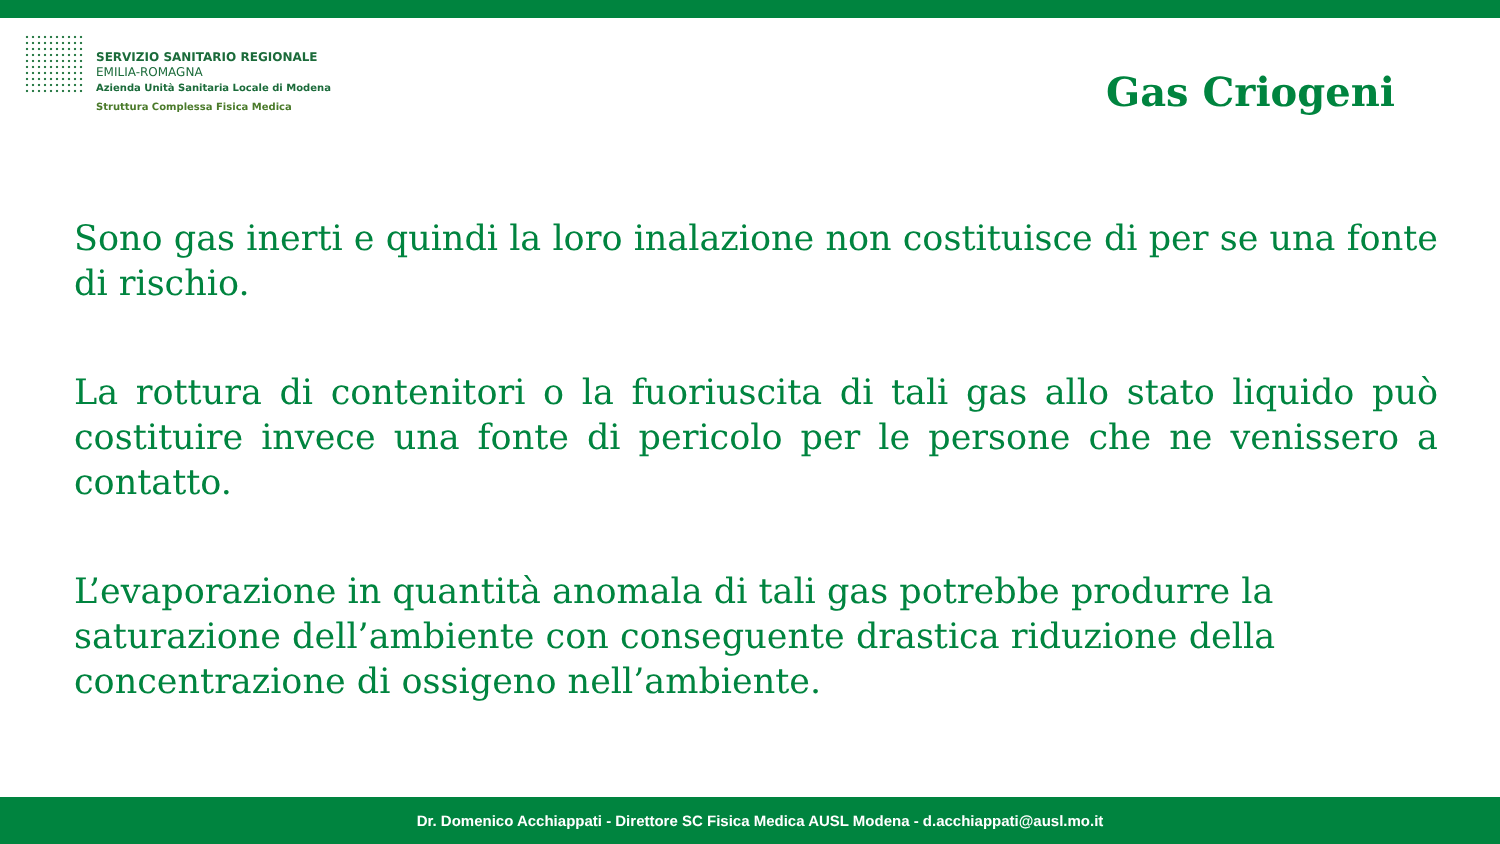SERVIZIO SANITARIO REGIONALE
EMILIA-ROMAGNA
Azienda Unità Sanitaria Locale di Modena
Struttura Complessa Fisica Medica
Gas Criogeni
Sono gas inerti e quindi la loro inalazione non costituisce di per se una fonte di rischio.
La rottura di contenitori o la fuoriuscita di tali gas allo stato liquido può costituire invece una fonte di pericolo per le persone che ne venissero a contatto.
L’evaporazione in quantità anomala di tali gas potrebbe produrre la saturazione dell’ambiente con conseguente drastica riduzione della concentrazione di ossigeno nell’ambiente.
Dr. Domenico Acchiappati - Direttore SC Fisica Medica AUSL Modena - d.acchiappati@ausl.mo.it